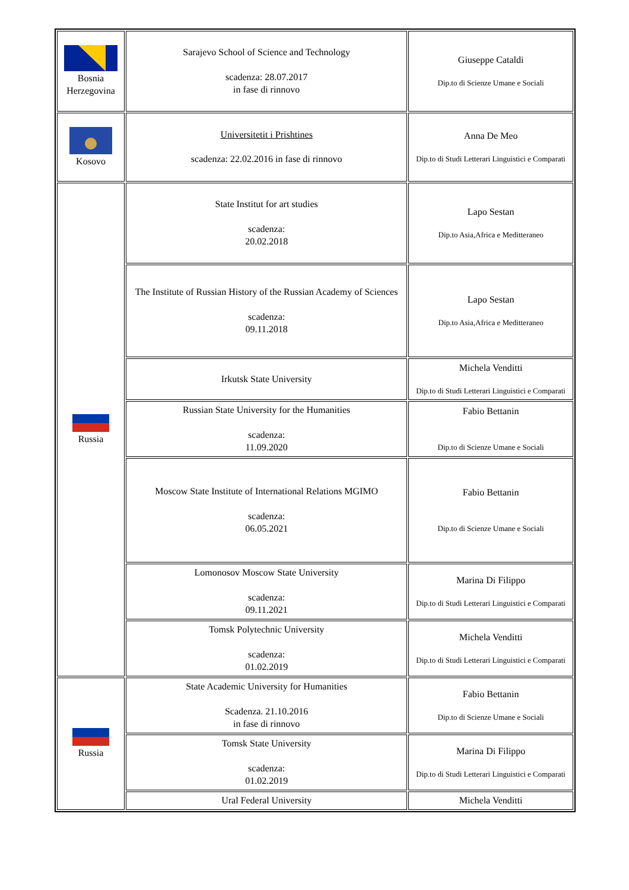| Bosnia Herzegovina | Sarajevo School of Science and Technology scadenza: 28.07.2017 in fase di rinnovo | Giuseppe Cataldi Dip.to di Scienze Umane e Sociali |
| Kosovo | Universitetit i Prishtines scadenza: 22.02.2016 in fase di rinnovo | Anna De Meo Dip.to di Studi Letterari Linguistici e Comparati |
| Russia | State Institut for art studies scadenza: 20.02.2018 | Lapo Sestan Dip.to Asia,Africa e Meditteraneo |
| | The Institute of Russian History of the Russian Academy of Sciences scadenza: 09.11.2018 | Lapo Sestan Dip.to Asia,Africa e Meditteraneo |
| | Irkutsk State University | Michela Venditti Dip.to di Studi Letterari Linguistici e Comparati |
| | Russian State University for the Humanities scadenza: 11.09.2020 | Fabio Bettanin Dip.to di Scienze Umane e Sociali |
| | Moscow State Institute of International Relations MGIMO scadenza: 06.05.2021 | Fabio Bettanin Dip.to di Scienze Umane e Sociali |
| | Lomonosov Moscow State University scadenza: 09.11.2021 | Marina Di Filippo Dip.to di Studi Letterari Linguistici e Comparati |
| | Tomsk Polytechnic University scadenza: 01.02.2019 | Michela Venditti Dip.to di Studi Letterari Linguistici e Comparati |
| Russia | State Academic University for Humanities Scadenza. 21.10.2016 in fase di rinnovo | Fabio Bettanin Dip.to di Scienze Umane e Sociali |
| | Tomsk State University scadenza: 01.02.2019 | Marina Di Filippo Dip.to di Studi Letterari Linguistici e Comparati |
| | Ural Federal University | Michela Venditti |